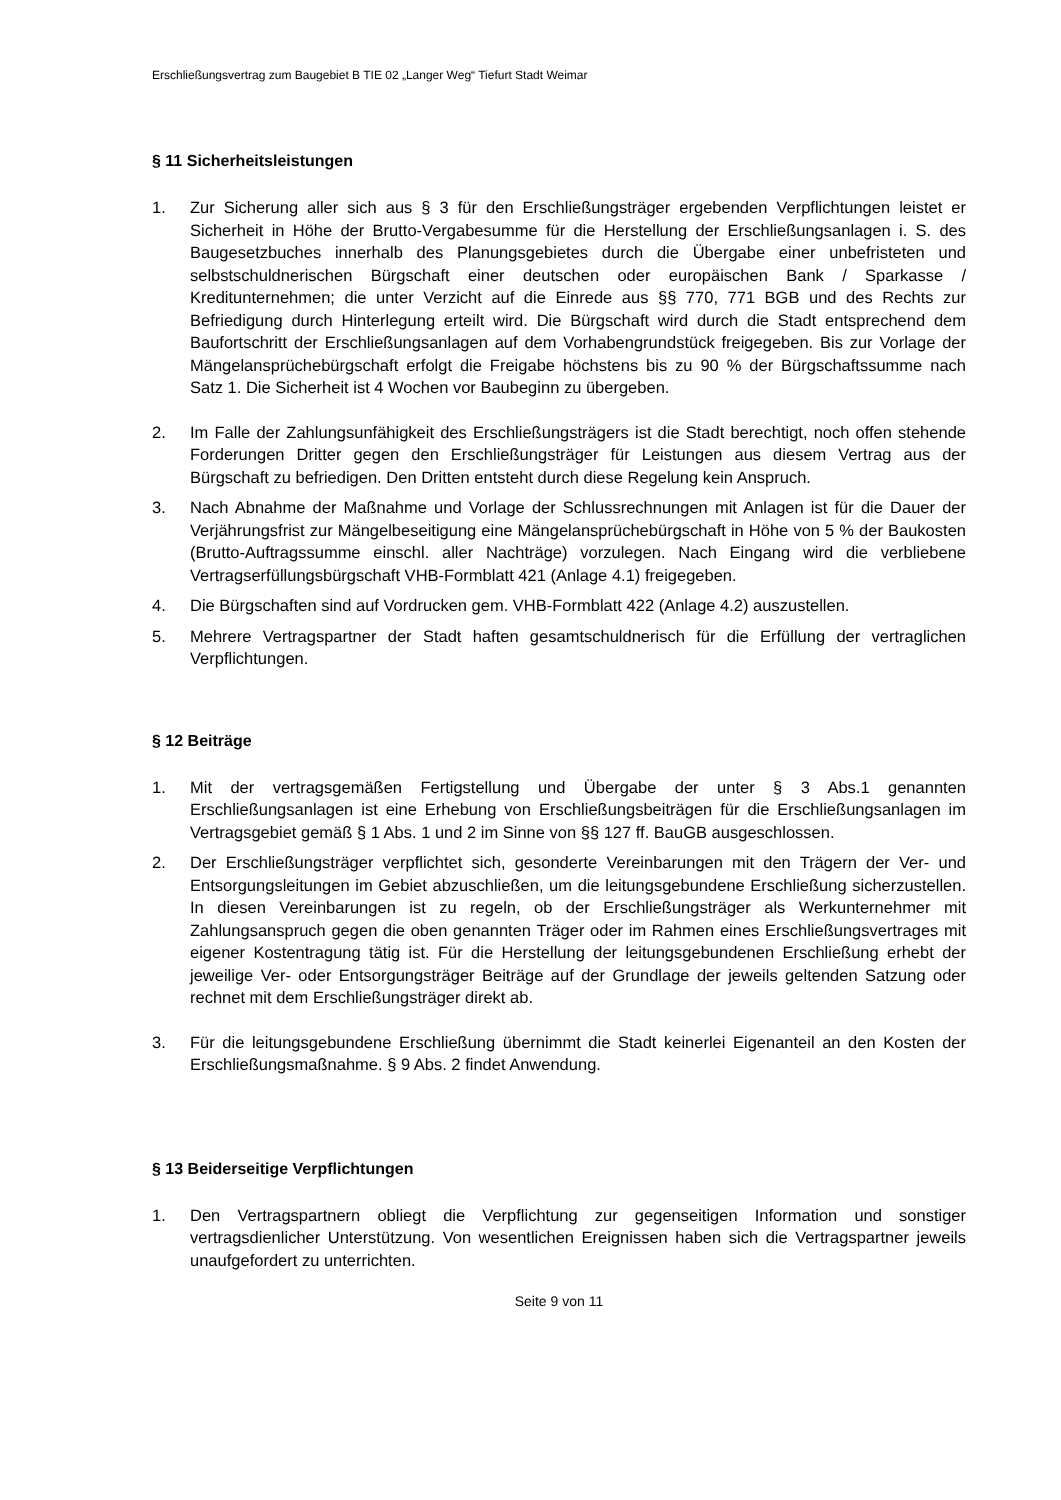Erschließungsvertrag zum Baugebiet B TIE 02 „Langer Weg“ Tiefurt Stadt Weimar
§ 11 Sicherheitsleistungen
1. Zur Sicherung aller sich aus § 3 für den Erschließungsträger ergebenden Verpflichtungen leistet er Sicherheit in Höhe der Brutto-Vergabesumme für die Herstellung der Erschließungsanlagen i. S. des Baugesetzbuches innerhalb des Planungsgebietes durch die Übergabe einer unbefristeten und selbstschuldnerischen Bürgschaft einer deutschen oder europäischen Bank / Sparkasse / Kreditunternehmen; die unter Verzicht auf die Einrede aus §§ 770, 771 BGB und des Rechts zur Befriedigung durch Hinterlegung erteilt wird. Die Bürgschaft wird durch die Stadt entsprechend dem Baufortschritt der Erschließungsanlagen auf dem Vorhabengrundstück freigegeben. Bis zur Vorlage der Mängelansprüchebürgschaft erfolgt die Freigabe höchstens bis zu 90 % der Bürgschaftssumme nach Satz 1. Die Sicherheit ist 4 Wochen vor Baubeginn zu übergeben.
2. Im Falle der Zahlungsunfähigkeit des Erschließungsträgers ist die Stadt berechtigt, noch offen stehende Forderungen Dritter gegen den Erschließungsträger für Leistungen aus diesem Vertrag aus der Bürgschaft zu befriedigen. Den Dritten entsteht durch diese Regelung kein Anspruch.
3. Nach Abnahme der Maßnahme und Vorlage der Schlussrechnungen mit Anlagen ist für die Dauer der Verjährungsfrist zur Mängelbeseitigung eine Mängelansprüchebürgschaft in Höhe von 5 % der Baukosten (Brutto-Auftragssumme einschl. aller Nachträge) vorzulegen. Nach Eingang wird die verbliebene Vertragserfüllungsbürgschaft VHB-Formblatt 421 (Anlage 4.1) freigegeben.
4. Die Bürgschaften sind auf Vordrucken gem. VHB-Formblatt 422 (Anlage 4.2) auszustellen.
5. Mehrere Vertragspartner der Stadt haften gesamtschuldnerisch für die Erfüllung der vertraglichen Verpflichtungen.
§ 12 Beiträge
1. Mit der vertragsgemäßen Fertigstellung und Übergabe der unter § 3 Abs.1 genannten Erschließungsanlagen ist eine Erhebung von Erschließungsbeiträgen für die Erschließungsanlagen im Vertragsgebiet gemäß § 1 Abs. 1 und 2 im Sinne von §§ 127 ff. BauGB ausgeschlossen.
2. Der Erschließungsträger verpflichtet sich, gesonderte Vereinbarungen mit den Trägern der Ver- und Entsorgungsleitungen im Gebiet abzuschließen, um die leitungsgebundene Erschließung sicherzustellen. In diesen Vereinbarungen ist zu regeln, ob der Erschließungsträger als Werkunternehmer mit Zahlungsanspruch gegen die oben genannten Träger oder im Rahmen eines Erschließungsvertrages mit eigener Kostentragung tätig ist. Für die Herstellung der leitungsgebundenen Erschließung erhebt der jeweilige Ver- oder Entsorgungsträger Beiträge auf der Grundlage der jeweils geltenden Satzung oder rechnet mit dem Erschließungsträger direkt ab.
3. Für die leitungsgebundene Erschließung übernimmt die Stadt keinerlei Eigenanteil an den Kosten der Erschließungsmaßnahme. § 9 Abs. 2 findet Anwendung.
§ 13 Beiderseitige Verpflichtungen
1. Den Vertragspartnern obliegt die Verpflichtung zur gegenseitigen Information und sonstiger vertragsdienlicher Unterstützung. Von wesentlichen Ereignissen haben sich die Vertragspartner jeweils unaufgefordert zu unterrichten.
Seite 9 von 11